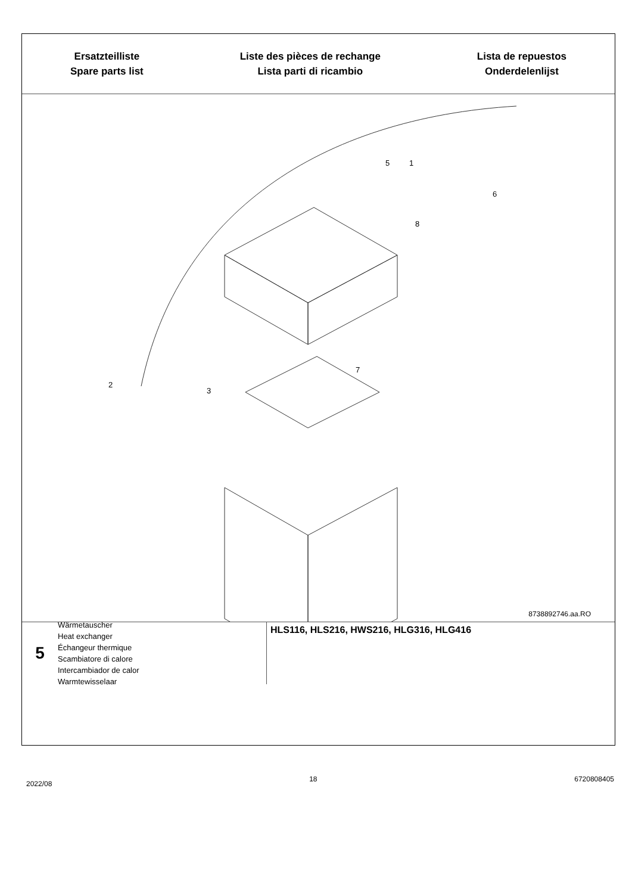Ersatzteilliste
Spare parts list
Liste des pièces de rechange
Lista parti di ricambio
Lista de repuestos
Onderdelenlijst
1
5
6
8
7
2
3
8738892746.aa.RO
5
Wärmetauscher
Heat exchanger
Échangeur thermique
Scambiatore di calore
Intercambiador de calor
Warmtewisselaar
HLS116, HLS216, HWS216, HLG316, HLG416
2022/08 18 6720808405